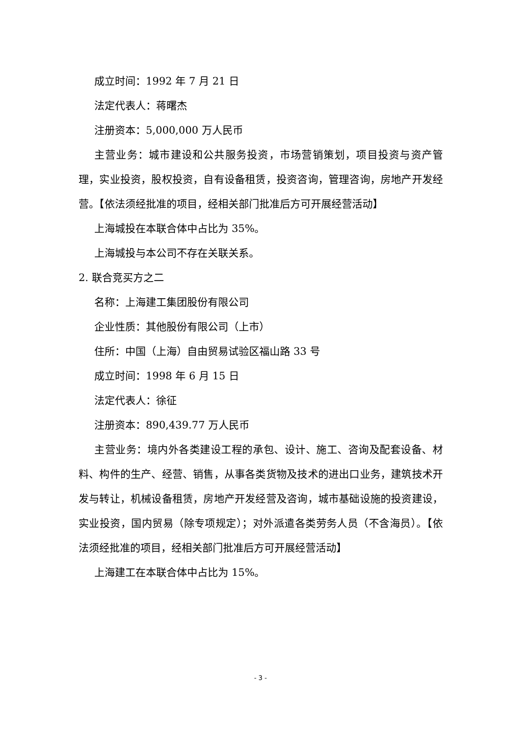成立时间：1992 年 7 月 21 日
法定代表人：蒋曙杰
注册资本：5,000,000 万人民币
主营业务：城市建设和公共服务投资，市场营销策划，项目投资与资产管理，实业投资，股权投资，自有设备租赁，投资咨询，管理咨询，房地产开发经营。【依法须经批准的项目，经相关部门批准后方可开展经营活动】
上海城投在本联合体中占比为 35%。
上海城投与本公司不存在关联关系。
2. 联合竞买方之二
名称：上海建工集团股份有限公司
企业性质：其他股份有限公司（上市）
住所：中国（上海）自由贸易试验区福山路 33 号
成立时间：1998 年 6 月 15 日
法定代表人：徐征
注册资本：890,439.77 万人民币
主营业务：境内外各类建设工程的承包、设计、施工、咨询及配套设备、材料、构件的生产、经营、销售，从事各类货物及技术的进出口业务，建筑技术开发与转让，机械设备租赁，房地产开发经营及咨询，城市基础设施的投资建设，实业投资，国内贸易（除专项规定）；对外派遣各类劳务人员（不含海员）。【依法须经批准的项目，经相关部门批准后方可开展经营活动】
上海建工在本联合体中占比为 15%。
- 3 -